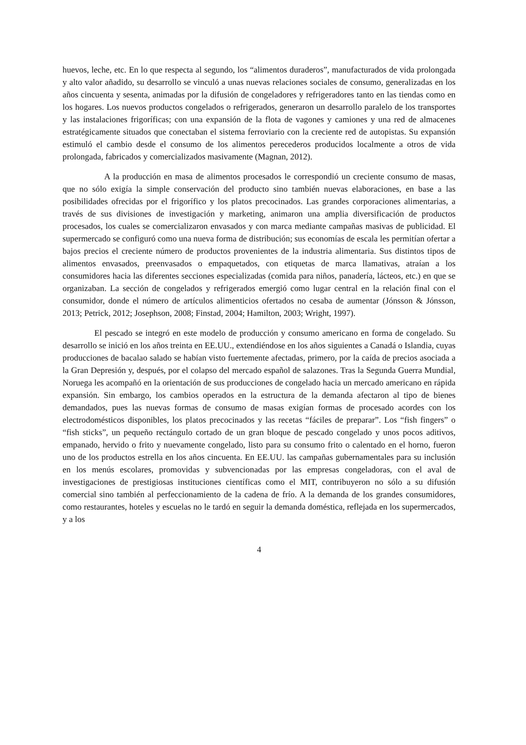huevos, leche, etc. En lo que respecta al segundo, los “alimentos duraderos”, manufacturados de vida prolongada y alto valor añadido, su desarrollo se vinculó a unas nuevas relaciones sociales de consumo, generalizadas en los años cincuenta y sesenta, animadas por la difusión de congeladores y refrigeradores tanto en las tiendas como en los hogares. Los nuevos productos congelados o refrigerados, generaron un desarrollo paralelo de los transportes y las instalaciones frigoríficas; con una expansión de la flota de vagones y camiones y una red de almacenes estratégicamente situados que conectaban el sistema ferroviario con la creciente red de autopistas. Su expansión estimuló el cambio desde el consumo de los alimentos perecederos producidos localmente a otros de vida prolongada, fabricados y comercializados masivamente (Magnan, 2012).
A la producción en masa de alimentos procesados le correspondió un creciente consumo de masas, que no sólo exigía la simple conservación del producto sino también nuevas elaboraciones, en base a las posibilidades ofrecidas por el frigorífico y los platos precocinados. Las grandes corporaciones alimentarias, a través de sus divisiones de investigación y marketing, animaron una amplia diversificación de productos procesados, los cuales se comercializaron envasados y con marca mediante campañas masivas de publicidad. El supermercado se configuró como una nueva forma de distribución; sus economías de escala les permitían ofertar a bajos precios el creciente número de productos provenientes de la industria alimentaria. Sus distintos tipos de alimentos envasados, preenvasados o empaquetados, con etiquetas de marca llamativas, atraían a los consumidores hacia las diferentes secciones especializadas (comida para niños, panadería, lácteos, etc.) en que se organizaban. La sección de congelados y refrigerados emergió como lugar central en la relación final con el consumidor, donde el número de artículos alimenticios ofertados no cesaba de aumentar (Jónsson & Jónsson, 2013; Petrick, 2012; Josephson, 2008; Finstad, 2004; Hamilton, 2003; Wright, 1997).
El pescado se integró en este modelo de producción y consumo americano en forma de congelado. Su desarrollo se inició en los años treinta en EE.UU., extendiéndose en los años siguientes a Canadá o Islandia, cuyas producciones de bacalao salado se habían visto fuertemente afectadas, primero, por la caída de precios asociada a la Gran Depresión y, después, por el colapso del mercado español de salazones. Tras la Segunda Guerra Mundial, Noruega les acompañó en la orientación de sus producciones de congelado hacia un mercado americano en rápida expansión. Sin embargo, los cambios operados en la estructura de la demanda afectaron al tipo de bienes demandados, pues las nuevas formas de consumo de masas exigían formas de procesado acordes con los electrodomésticos disponibles, los platos precocinados y las recetas “fáciles de preparar”. Los “fish fingers” o “fish sticks”, un pequeño rectángulo cortado de un gran bloque de pescado congelado y unos pocos aditivos, empanado, hervido o frito y nuevamente congelado, listo para su consumo frito o calentado en el horno, fueron uno de los productos estrella en los años cincuenta. En EE.UU. las campañas gubernamentales para su inclusión en los menús escolares, promovidas y subvencionadas por las empresas congeladoras, con el aval de investigaciones de prestigiosas instituciones científicas como el MIT, contribuyeron no sólo a su difusión comercial sino también al perfeccionamiento de la cadena de frío. A la demanda de los grandes consumidores, como restaurantes, hoteles y escuelas no le tardó en seguir la demanda doméstica, reflejada en los supermercados, y a los
4